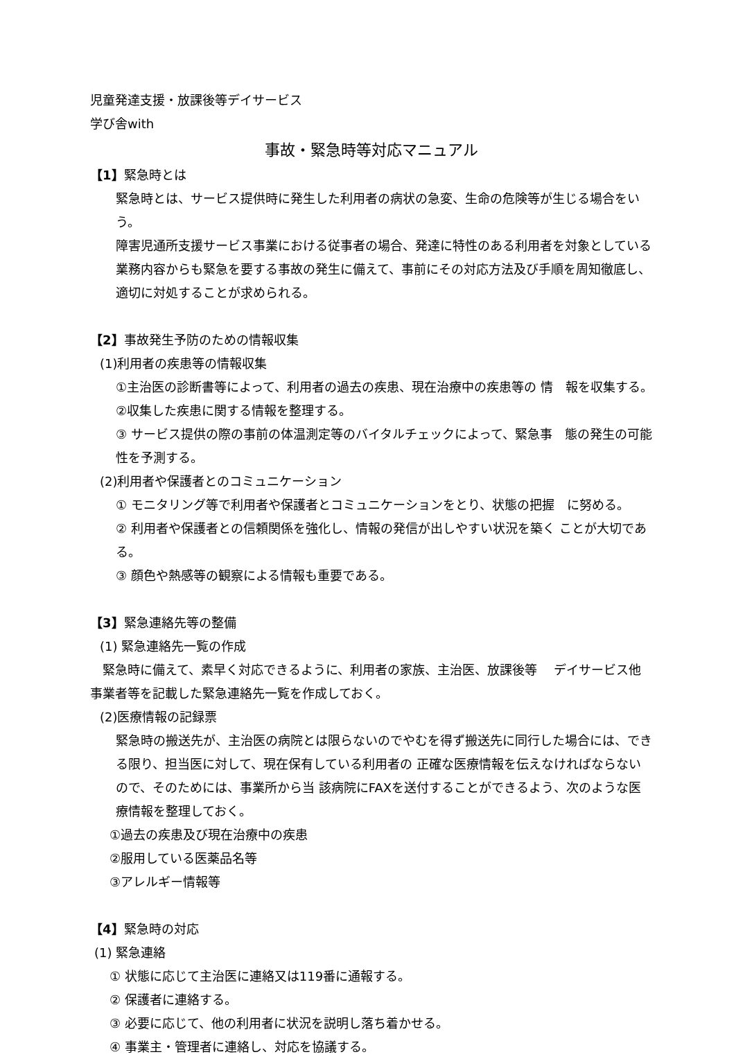児童発達支援・放課後等デイサービス
学び舎with
事故・緊急時等対応マニュアル
【1】緊急時とは
緊急時とは、サービス提供時に発生した利用者の病状の急変、生命の危険等が生じる場合をいう。
障害児通所支援サービス事業における従事者の場合、発達に特性のある利用者を対象としている業務内容からも緊急を要する事故の発生に備えて、事前にその対応方法及び手順を周知徹底し、適切に対処することが求められる。
【2】事故発生予防のための情報収集
(1)利用者の疾患等の情報収集
①主治医の診断書等によって、利用者の過去の疾患、現在治療中の疾患等の 情　報を収集する。
②収集した疾患に関する情報を整理する。
③ サービス提供の際の事前の体温測定等のバイタルチェックによって、緊急事　態の発生の可能性を予測する。
(2)利用者や保護者とのコミュニケーション
① モニタリング等で利用者や保護者とコミュニケーションをとり、状態の把握　に努める。
② 利用者や保護者との信頼関係を強化し、情報の発信が出しやすい状況を築く ことが大切である。
③ 顔色や熱感等の観察による情報も重要である。
【3】緊急連絡先等の整備
(1) 緊急連絡先一覧の作成
　緊急時に備えて、素早く対応できるように、利用者の家族、主治医、放課後等　 デイサービス他事業者等を記載した緊急連絡先一覧を作成しておく。
(2)医療情報の記録票
緊急時の搬送先が、主治医の病院とは限らないのでやむを得ず搬送先に同行した場合には、できる限り、担当医に対して、現在保有している利用者の 正確な医療情報を伝えなければならないので、そのためには、事業所から当 該病院にFAXを送付することができるよう、次のような医療情報を整理しておく。
①過去の疾患及び現在治療中の疾患
②服用している医薬品名等
③アレルギー情報等
【4】緊急時の対応
(1) 緊急連絡
① 状態に応じて主治医に連絡又は119番に通報する。
② 保護者に連絡する。
③ 必要に応じて、他の利用者に状況を説明し落ち着かせる。
④ 事業主・管理者に連絡し、対応を協議する。